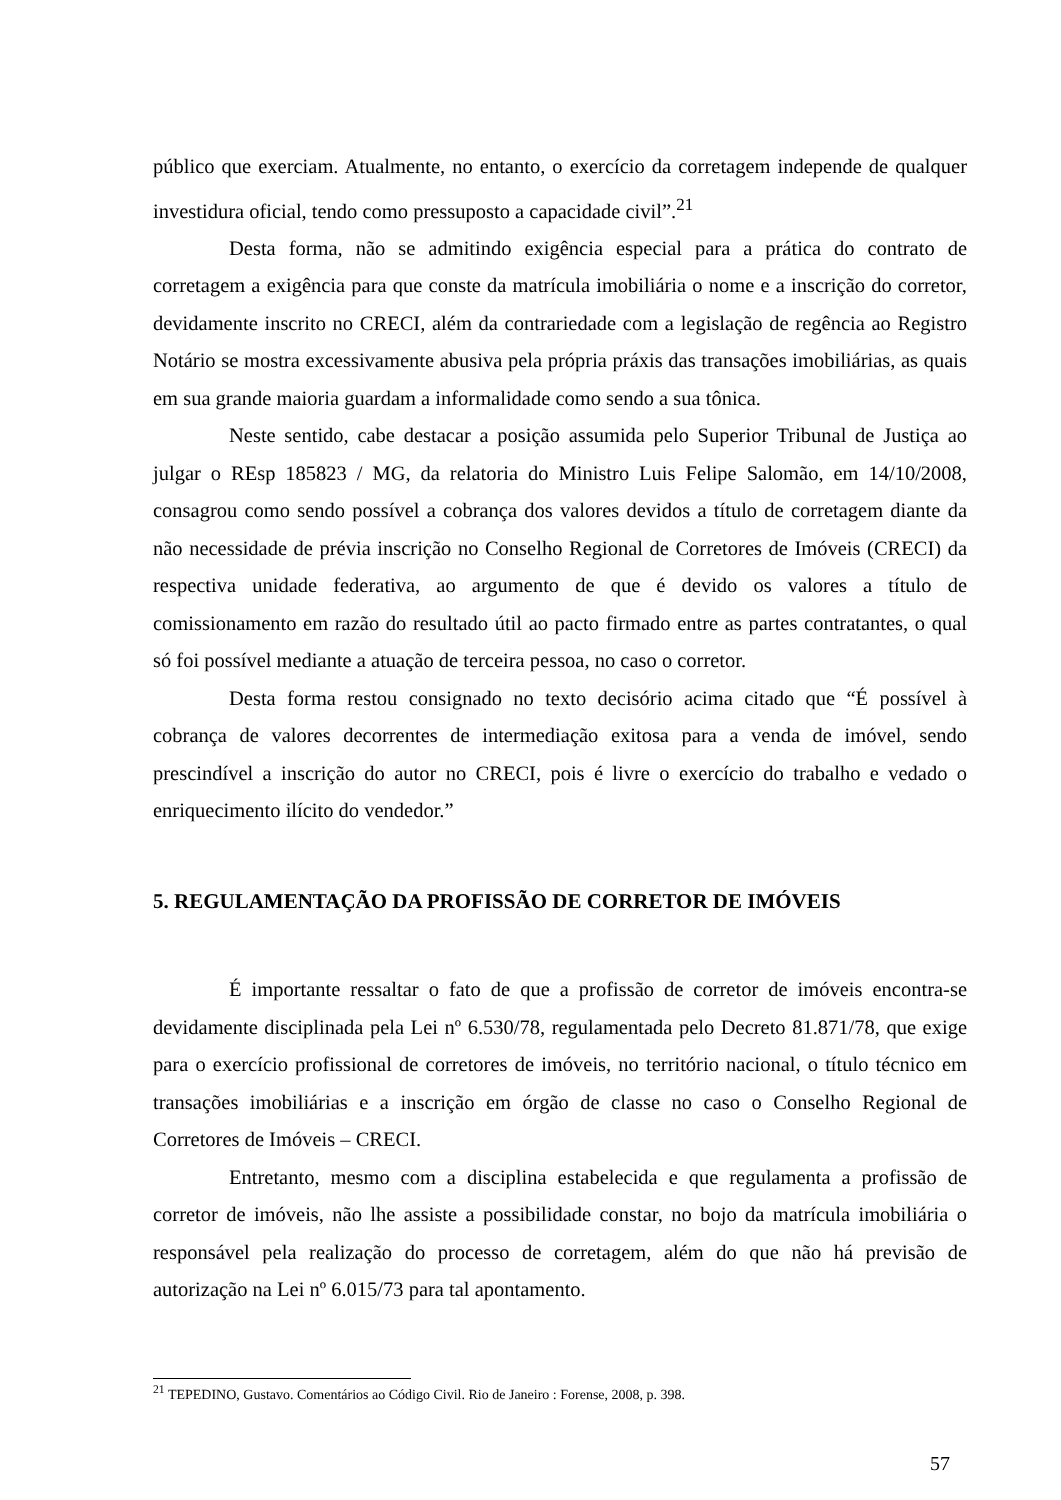público que exerciam. Atualmente, no entanto, o exercício da corretagem independe de qualquer investidura oficial, tendo como pressuposto a capacidade civil”.<sup>21</sup>
Desta forma, não se admitindo exigência especial para a prática do contrato de corretagem a exigência para que conste da matrícula imobiliária o nome e a inscrição do corretor, devidamente inscrito no CRECI, além da contrariedade com a legislação de regência ao Registro Notário se mostra excessivamente abusiva pela própria práxis das transações imobiliárias, as quais em sua grande maioria guardam a informalidade como sendo a sua tônica.
Neste sentido, cabe destacar a posição assumida pelo Superior Tribunal de Justiça ao julgar o REsp 185823 / MG, da relatoria do Ministro Luis Felipe Salomão, em 14/10/2008, consagrou como sendo possível a cobrança dos valores devidos a título de corretagem diante da não necessidade de prévia inscrição no Conselho Regional de Corretores de Imóveis (CRECI) da respectiva unidade federativa, ao argumento de que é devido os valores a título de comissionamento em razão do resultado útil ao pacto firmado entre as partes contratantes, o qual só foi possível mediante a atuação de terceira pessoa, no caso o corretor.
Desta forma restou consignado no texto decisório acima citado que “É possível à cobrança de valores decorrentes de intermediação exitosa para a venda de imóvel, sendo prescindível a inscrição do autor no CRECI, pois é livre o exercício do trabalho e vedado o enriquecimento ilícito do vendedor.”
5. REGULAMENTAÇÃO DA PROFISSÃO DE CORRETOR DE IMÓVEIS
É importante ressaltar o fato de que a profissão de corretor de imóveis encontra-se devidamente disciplinada pela Lei nº 6.530/78, regulamentada pelo Decreto 81.871/78, que exige para o exercício profissional de corretores de imóveis, no território nacional, o título técnico em transações imobiliárias e a inscrição em órgão de classe no caso o Conselho Regional de Corretores de Imóveis – CRECI.
Entretanto, mesmo com a disciplina estabelecida e que regulamenta a profissão de corretor de imóveis, não lhe assiste a possibilidade constar, no bojo da matrícula imobiliária o responsável pela realização do processo de corretagem, além do que não há previsão de autorização na Lei nº 6.015/73 para tal apontamento.
<sup>21</sup> TEPEDINO, Gustavo. Comentários ao Código Civil. Rio de Janeiro : Forense, 2008, p. 398.
57